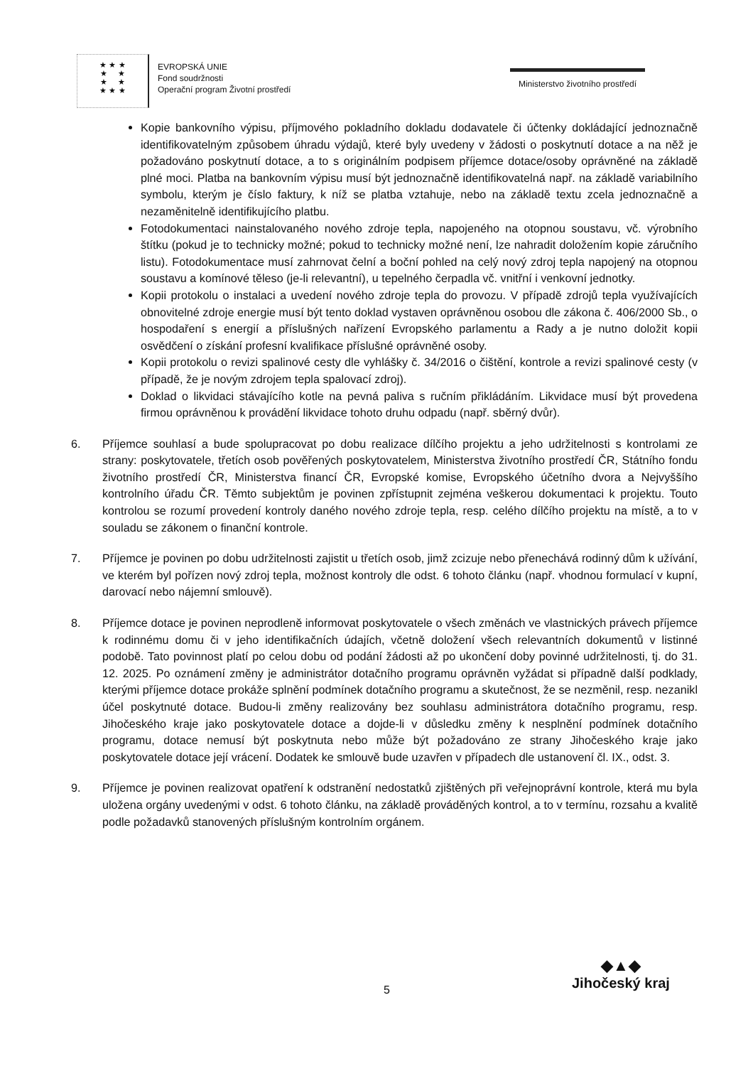★ ★ ★
★ ★
★ ★
★ ★ ★
EVROPSKÁ UNIE
Fond soudržnosti
Operační program Životní prostředí
Ministerstvo životního prostředí
Kopie bankovního výpisu, příjmového pokladního dokladu dodavatele či účtenky dokládající jednoznačně identifikovatelným způsobem úhradu výdajů, které byly uvedeny v žádosti o poskytnutí dotace a na něž je požadováno poskytnutí dotace, a to s originálním podpisem příjemce dotace/osoby oprávněné na základě plné moci. Platba na bankovním výpisu musí být jednoznačně identifikovatelná např. na základě variabilního symbolu, kterým je číslo faktury, k níž se platba vztahuje, nebo na základě textu zcela jednoznačně a nezaměnitelně identifikujícího platbu.
Fotodokumentaci nainstalovaného nového zdroje tepla, napojeného na otopnou soustavu, vč. výrobního štítku (pokud je to technicky možné; pokud to technicky možné není, lze nahradit doložením kopie záručního listu). Fotodokumentace musí zahrnovat čelní a boční pohled na celý nový zdroj tepla napojený na otopnou soustavu a komínové těleso (je-li relevantní), u tepelného čerpadla vč. vnitřní i venkovní jednotky.
Kopii protokolu o instalaci a uvedení nového zdroje tepla do provozu. V případě zdrojů tepla využívajících obnovitelné zdroje energie musí být tento doklad vystaven oprávněnou osobou dle zákona č. 406/2000 Sb., o hospodaření s energií a příslušných nařízení Evropského parlamentu a Rady a je nutno doložit kopii osvědčení o získání profesní kvalifikace příslušné oprávněné osoby.
Kopii protokolu o revizi spalinové cesty dle vyhlášky č. 34/2016 o čištění, kontrole a revizi spalinové cesty (v případě, že je novým zdrojem tepla spalovací zdroj).
Doklad o likvidaci stávajícího kotle na pevná paliva s ručním přikládáním. Likvidace musí být provedena firmou oprávněnou k provádění likvidace tohoto druhu odpadu (např. sběrný dvůr).
6. Příjemce souhlasí a bude spolupracovat po dobu realizace dílčího projektu a jeho udržitelnosti s kontrolami ze strany: poskytovatele, třetích osob pověřených poskytovatelem, Ministerstva životního prostředí ČR, Státního fondu životního prostředí ČR, Ministerstva financí ČR, Evropské komise, Evropského účetního dvora a Nejvyššího kontrolního úřadu ČR. Těmto subjektům je povinen zpřístupnit zejména veškerou dokumentaci k projektu. Touto kontrolou se rozumí provedení kontroly daného nového zdroje tepla, resp. celého dílčího projektu na místě, a to v souladu se zákonem o finanční kontrole.
7. Příjemce je povinen po dobu udržitelnosti zajistit u třetích osob, jimž zcizuje nebo přenechává rodinný dům k užívání, ve kterém byl pořízen nový zdroj tepla, možnost kontroly dle odst. 6 tohoto článku (např. vhodnou formulací v kupní, darovací nebo nájemní smlouvě).
8. Příjemce dotace je povinen neprodleně informovat poskytovatele o všech změnách ve vlastnických právech příjemce k rodinnému domu či v jeho identifikačních údajích, včetně doložení všech relevantních dokumentů v listinné podobě. Tato povinnost platí po celou dobu od podání žádosti až po ukončení doby povinné udržitelnosti, tj. do 31. 12. 2025. Po oznámení změny je administrátor dotačního programu oprávněn vyžádat si případně další podklady, kterými příjemce dotace prokáže splnění podmínek dotačního programu a skutečnost, že se nezměnil, resp. nezanikl účel poskytnuté dotace. Budou-li změny realizovány bez souhlasu administrátora dotačního programu, resp. Jihočeského kraje jako poskytovatele dotace a dojde-li v důsledku změny k nesplnění podmínek dotačního programu, dotace nemusí být poskytnuta nebo může být požadováno ze strany Jihočeského kraje jako poskytovatele dotace její vrácení. Dodatek ke smlouvě bude uzavřen v případech dle ustanovení čl. IX., odst. 3.
9. Příjemce je povinen realizovat opatření k odstranění nedostatků zjištěných při veřejnoprávní kontrole, která mu byla uložena orgány uvedenými v odst. 6 tohoto článku, na základě prováděných kontrol, a to v termínu, rozsahu a kvalitě podle požadavků stanovených příslušným kontrolním orgánem.
5
◆▲◆
Jihočeský kraj